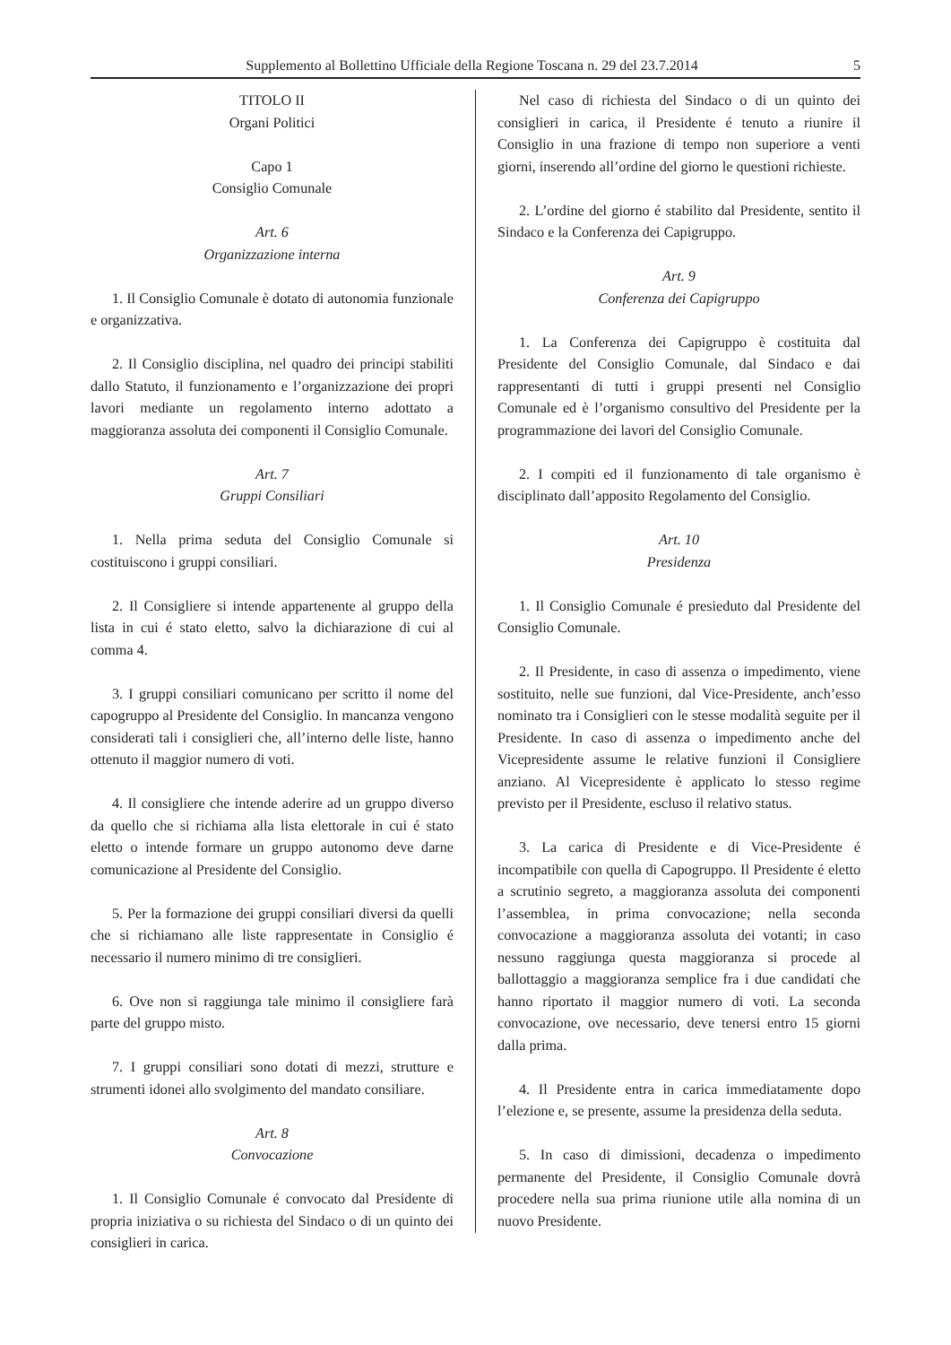Supplemento al Bollettino Ufficiale della Regione Toscana n. 29 del 23.7.2014 5
TITOLO II
Organi Politici
Capo 1
Consiglio Comunale
Art. 6
Organizzazione interna
1. Il Consiglio Comunale è dotato di autonomia funzionale e organizzativa.
2. Il Consiglio disciplina, nel quadro dei principi stabiliti dallo Statuto, il funzionamento e l’organizzazione dei propri lavori mediante un regolamento interno adottato a maggioranza assoluta dei componenti il Consiglio Comunale.
Art. 7
Gruppi Consiliari
1. Nella prima seduta del Consiglio Comunale si costituiscono i gruppi consiliari.
2. Il Consigliere si intende appartenente al gruppo della lista in cui é stato eletto, salvo la dichiarazione di cui al comma 4.
3. I gruppi consiliari comunicano per scritto il nome del capogruppo al Presidente del Consiglio. In mancanza vengono considerati tali i consiglieri che, all’interno delle liste, hanno ottenuto il maggior numero di voti.
4. Il consigliere che intende aderire ad un gruppo diverso da quello che si richiama alla lista elettorale in cui é stato eletto o intende formare un gruppo autonomo deve darne comunicazione al Presidente del Consiglio.
5. Per la formazione dei gruppi consiliari diversi da quelli che si richiamano alle liste rappresentate in Consiglio é necessario il numero minimo di tre consiglieri.
6. Ove non si raggiunga tale minimo il consigliere farà parte del gruppo misto.
7. I gruppi consiliari sono dotati di mezzi, strutture e strumenti idonei allo svolgimento del mandato consiliare.
Art. 8
Convocazione
1. Il Consiglio Comunale é convocato dal Presidente di propria iniziativa o su richiesta del Sindaco o di un quinto dei consiglieri in carica.
Nel caso di richiesta del Sindaco o di un quinto dei consiglieri in carica, il Presidente é tenuto a riunire il Consiglio in una frazione di tempo non superiore a venti giorni, inserendo all’ordine del giorno le questioni richieste.
2. L’ordine del giorno é stabilito dal Presidente, sentito il Sindaco e la Conferenza dei Capigruppo.
Art. 9
Conferenza dei Capigruppo
1. La Conferenza dei Capigruppo è costituita dal Presidente del Consiglio Comunale, dal Sindaco e dai rappresentanti di tutti i gruppi presenti nel Consiglio Comunale ed è l’organismo consultivo del Presidente per la programmazione dei lavori del Consiglio Comunale.
2. I compiti ed il funzionamento di tale organismo è disciplinato dall’apposito Regolamento del Consiglio.
Art. 10
Presidenza
1. Il Consiglio Comunale é presieduto dal Presidente del Consiglio Comunale.
2. Il Presidente, in caso di assenza o impedimento, viene sostituito, nelle sue funzioni, dal Vice-Presidente, anch’esso nominato tra i Consiglieri con le stesse modalità seguite per il Presidente. In caso di assenza o impedimento anche del Vicepresidente assume le relative funzioni il Consigliere anziano. Al Vicepresidente è applicato lo stesso regime previsto per il Presidente, escluso il relativo status.
3. La carica di Presidente e di Vice-Presidente é incompatibile con quella di Capogruppo. Il Presidente é eletto a scrutinio segreto, a maggioranza assoluta dei componenti l’assemblea, in prima convocazione; nella seconda convocazione a maggioranza assoluta dei votanti; in caso nessuno raggiunga questa maggioranza si procede al ballottaggio a maggioranza semplice fra i due candidati che hanno riportato il maggior numero di voti. La seconda convocazione, ove necessario, deve tenersi entro 15 giorni dalla prima.
4. Il Presidente entra in carica immediatamente dopo l’elezione e, se presente, assume la presidenza della seduta.
5. In caso di dimissioni, decadenza o impedimento permanente del Presidente, il Consiglio Comunale dovrà procedere nella sua prima riunione utile alla nomina di un nuovo Presidente.